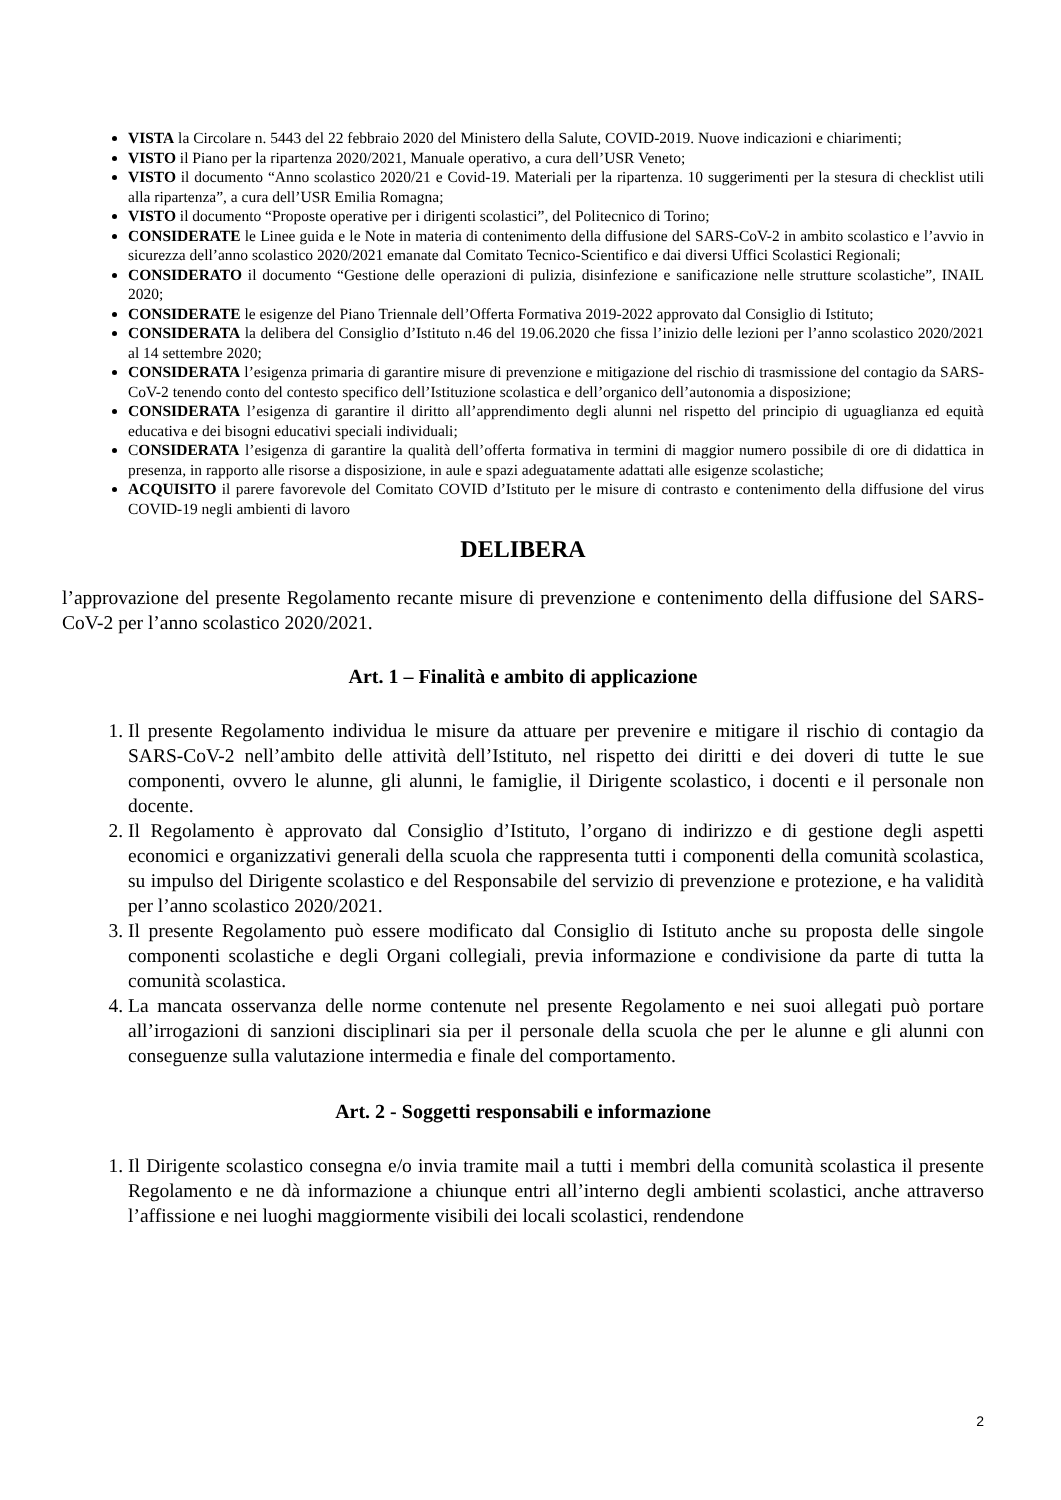VISTA la Circolare n. 5443 del 22 febbraio 2020 del Ministero della Salute, COVID-2019. Nuove indicazioni e chiarimenti;
VISTO il Piano per la ripartenza 2020/2021, Manuale operativo, a cura dell’USR Veneto;
VISTO il documento “Anno scolastico 2020/21 e Covid-19. Materiali per la ripartenza. 10 suggerimenti per la stesura di checklist utili alla ripartenza”, a cura dell’USR Emilia Romagna;
VISTO il documento “Proposte operative per i dirigenti scolastici”, del Politecnico di Torino;
CONSIDERATE le Linee guida e le Note in materia di contenimento della diffusione del SARS-CoV-2 in ambito scolastico e l’avvio in sicurezza dell’anno scolastico 2020/2021 emanate dal Comitato Tecnico-Scientifico e dai diversi Uffici Scolastici Regionali;
CONSIDERATO il documento “Gestione delle operazioni di pulizia, disinfezione e sanificazione nelle strutture scolastiche”, INAIL 2020;
CONSIDERATE le esigenze del Piano Triennale dell’Offerta Formativa 2019-2022 approvato dal Consiglio di Istituto;
CONSIDERATA la delibera del Consiglio d’Istituto n.46 del 19.06.2020 che fissa l’inizio delle lezioni per l’anno scolastico 2020/2021 al 14 settembre 2020;
CONSIDERATA l’esigenza primaria di garantire misure di prevenzione e mitigazione del rischio di trasmissione del contagio da SARS-CoV-2 tenendo conto del contesto specifico dell’Istituzione scolastica e dell’organico dell’autonomia a disposizione;
CONSIDERATA l’esigenza di garantire il diritto all’apprendimento degli alunni nel rispetto del principio di uguaglianza ed equità educativa e dei bisogni educativi speciali individuali;
CONSIDERATA l’esigenza di garantire la qualità dell’offerta formativa in termini di maggior numero possibile di ore di didattica in presenza, in rapporto alle risorse a disposizione, in aule e spazi adeguatamente adattati alle esigenze scolastiche;
ACQUISITO il parere favorevole del Comitato COVID d’Istituto per le misure di contrasto e contenimento della diffusione del virus COVID-19 negli ambienti di lavoro
DELIBERA
l’approvazione del presente Regolamento recante misure di prevenzione e contenimento della diffusione del SARS-CoV-2 per l’anno scolastico 2020/2021.
Art. 1 – Finalità e ambito di applicazione
1. Il presente Regolamento individua le misure da attuare per prevenire e mitigare il rischio di contagio da SARS-CoV-2 nell’ambito delle attività dell’Istituto, nel rispetto dei diritti e dei doveri di tutte le sue componenti, ovvero le alunne, gli alunni, le famiglie, il Dirigente scolastico, i docenti e il personale non docente.
2. Il Regolamento è approvato dal Consiglio d’Istituto, l’organo di indirizzo e di gestione degli aspetti economici e organizzativi generali della scuola che rappresenta tutti i componenti della comunità scolastica, su impulso del Dirigente scolastico e del Responsabile del servizio di prevenzione e protezione, e ha validità per l’anno scolastico 2020/2021.
3. Il presente Regolamento può essere modificato dal Consiglio di Istituto anche su proposta delle singole componenti scolastiche e degli Organi collegiali, previa informazione e condivisione da parte di tutta la comunità scolastica.
4. La mancata osservanza delle norme contenute nel presente Regolamento e nei suoi allegati può portare all’irrogazioni di sanzioni disciplinari sia per il personale della scuola che per le alunne e gli alunni con conseguenze sulla valutazione intermedia e finale del comportamento.
Art. 2 - Soggetti responsabili e informazione
1. Il Dirigente scolastico consegna e/o invia tramite mail a tutti i membri della comunità scolastica il presente Regolamento e ne dà informazione a chiunque entri all’interno degli ambienti scolastici, anche attraverso l’affissione e nei luoghi maggiormente visibili dei locali scolastici, rendendone
2